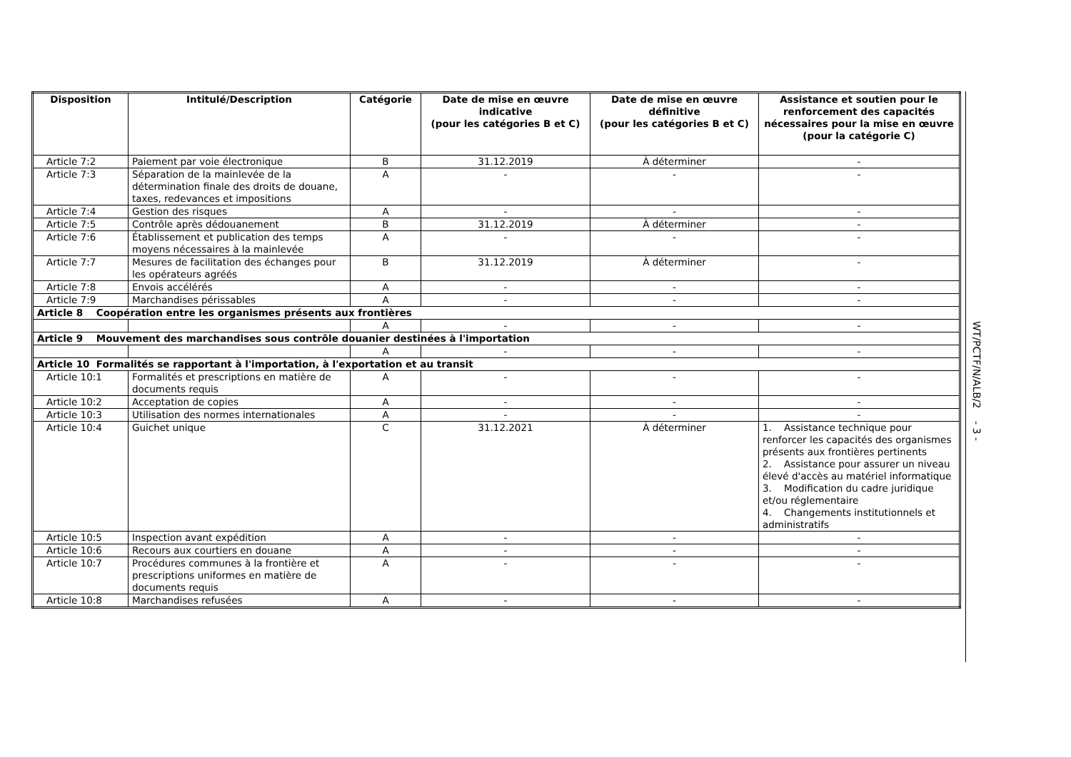| Disposition | Intitulé/Description | Catégorie | Date de mise en œuvre indicative (pour les catégories B et C) | Date de mise en œuvre définitive (pour les catégories B et C) | Assistance et soutien pour le renforcement des capacités nécessaires pour la mise en œuvre (pour la catégorie C) |
| --- | --- | --- | --- | --- | --- |
| Article 7:2 | Paiement par voie électronique | B | 31.12.2019 | À déterminer | - |
| Article 7:3 | Séparation de la mainlevée de la détermination finale des droits de douane, taxes, redevances et impositions | A | - | - | - |
| Article 7:4 | Gestion des risques | A | - | - | - |
| Article 7:5 | Contrôle après dédouanement | B | 31.12.2019 | À déterminer | - |
| Article 7:6 | Établissement et publication des temps moyens nécessaires à la mainlevée | A | - | - | - |
| Article 7:7 | Mesures de facilitation des échanges pour les opérateurs agréés | B | 31.12.2019 | À déterminer | - |
| Article 7:8 | Envois accélérés | A | - | - | - |
| Article 7:9 | Marchandises périssables | A | - | - | - |
| Article 8 Coopération entre les organismes présents aux frontières | | | | | |
| | | A | - | - | - |
| Article 9 Mouvement des marchandises sous contrôle douanier destinées à l'importation | | | | | |
| | | A | - | - | - |
| Article 10 Formalités se rapportant à l'importation, à l'exportation et au transit | | | | | |
| Article 10:1 | Formalités et prescriptions en matière de documents requis | A | - | - | - |
| Article 10:2 | Acceptation de copies | A | - | - | - |
| Article 10:3 | Utilisation des normes internationales | A | - | - | - |
| Article 10:4 | Guichet unique | C | 31.12.2021 | À déterminer | 1. Assistance technique pour renforcer les capacités des organismes présents aux frontières pertinents 2. Assistance pour assurer un niveau élevé d'accès au matériel informatique 3. Modification du cadre juridique et/ou réglementaire 4. Changements institutionnels et administratifs |
| Article 10:5 | Inspection avant expédition | A | - | - | - |
| Article 10:6 | Recours aux courtiers en douane | A | - | - | - |
| Article 10:7 | Procédures communes à la frontière et prescriptions uniformes en matière de documents requis | A | - | - | - |
| Article 10:8 | Marchandises refusées | A | - | - | - |
WT/PCTF/N/ALB/2 - 3 -